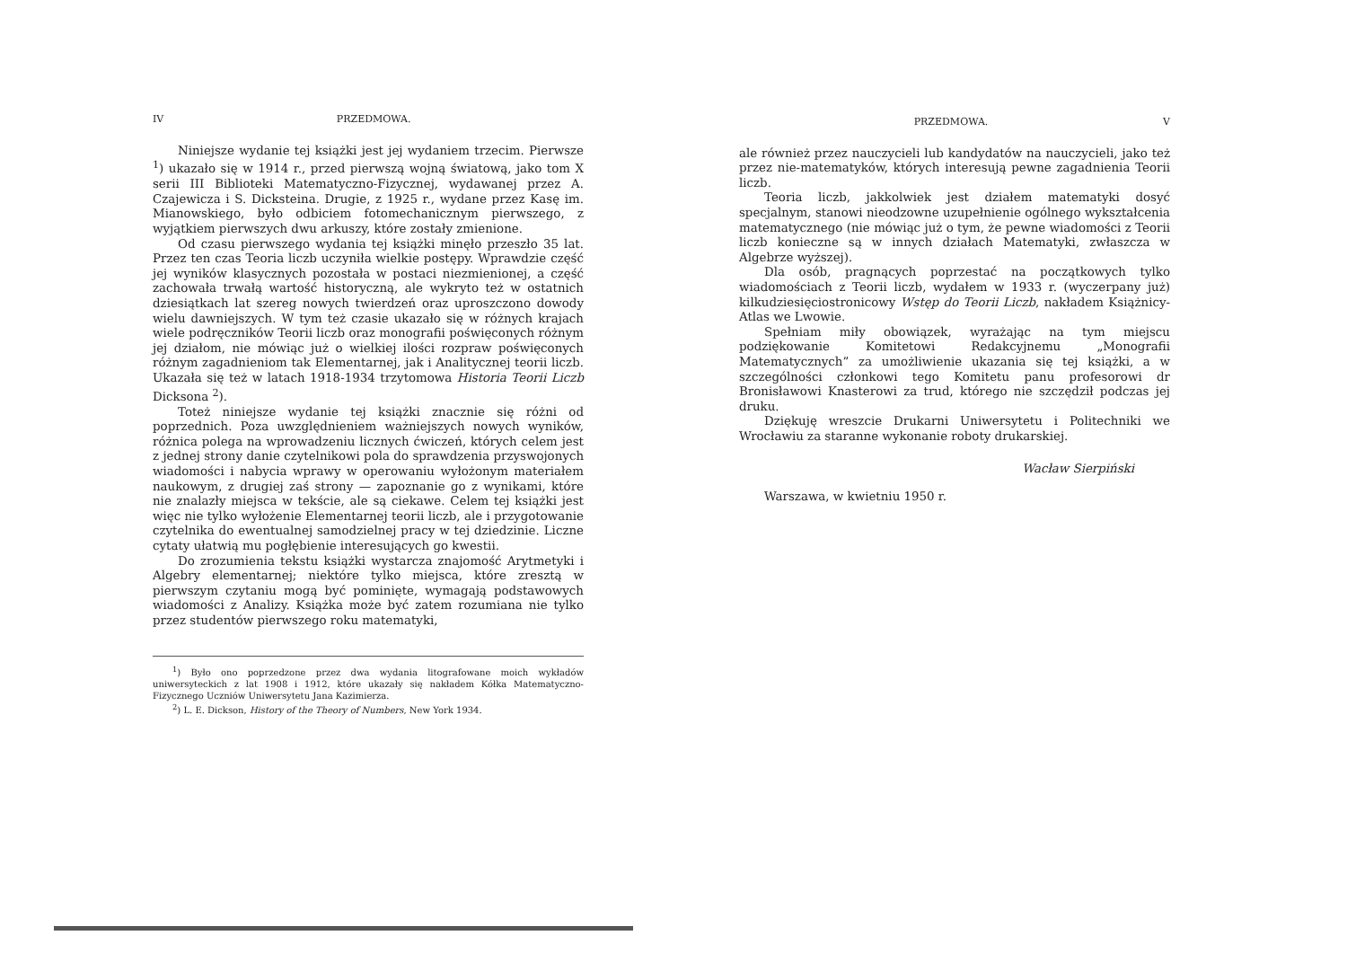IV PRZEDMOWA.
Niniejsze wydanie tej książki jest jej wydaniem trzecim. Pierwsze <sup>1</sup>) ukazało się w 1914 r., przed pierwszą wojną światową, jako tom X serii III Biblioteki Matematyczno-Fizycznej, wydawanej przez A. Czajewicza i S. Dicksteina. Drugie, z 1925 r., wydane przez Kasę im. Mianowskiego, było odbiciem fotomechanicznym pierwszego, z wyjątkiem pierwszych dwu arkuszy, które zostały zmienione.
Od czasu pierwszego wydania tej książki minęło przeszło 35 lat. Przez ten czas Teoria liczb uczyniła wielkie postępy. Wprawdzie część jej wyników klasycznych pozostała w postaci niezmienionej, a część zachowała trwałą wartość historyczną, ale wykryto też w ostatnich dziesiątkach lat szereg nowych twierdzeń oraz uproszczono dowody wielu dawniejszych. W tym też czasie ukazało się w różnych krajach wiele podręczników Teorii liczb oraz monografii poświęconych różnym jej działom, nie mówiąc już o wielkiej ilości rozpraw poświęconych różnym zagadnieniom tak Elementarnej, jak i Analitycznej teorii liczb. Ukazała się też w latach 1918-1934 trzytomowa Historia Teorii Liczb Dicksona <sup>2</sup>).
Toteż niniejsze wydanie tej książki znacznie się różni od poprzednich. Poza uwzględnieniem ważniejszych nowych wyników, różnica polega na wprowadzeniu licznych ćwiczeń, których celem jest z jednej strony danie czytelnikowi pola do sprawdzenia przyswojonych wiadomości i nabycia wprawy w operowaniu wyłożonym materiałem naukowym, z drugiej zaś strony — zapoznanie go z wynikami, które nie znalazły miejsca w tekście, ale są ciekawe. Celem tej książki jest więc nie tylko wyłożenie Elementarnej teorii liczb, ale i przygotowanie czytelnika do ewentualnej samodzielnej pracy w tej dziedzinie. Liczne cytaty ułatwią mu pogłębienie interesujących go kwestii.
Do zrozumienia tekstu książki wystarcza znajomość Arytmetyki i Algebry elementarnej; niektóre tylko miejsca, które zresztą w pierwszym czytaniu mogą być pominięte, wymagają podstawowych wiadomości z Analizy. Książka może być zatem rozumiana nie tylko przez studentów pierwszego roku matematyki,
<sup>1</sup>) Było ono poprzedzone przez dwa wydania litografowane moich wykładów uniwersyteckich z lat 1908 i 1912, które ukazały się nakładem Kółka Matematyczno-Fizycznego Uczniów Uniwersytetu Jana Kazimierza.
<sup>2</sup>) L. E. Dickson, History of the Theory of Numbers, New York 1934.
PRZEDMOWA. V
ale również przez nauczycieli lub kandydatów na nauczycieli, jako też przez nie-matematyków, których interesują pewne zagadnienia Teorii liczb.
Teoria liczb, jakkolwiek jest działem matematyki dosyć specjalnym, stanowi nieodzowne uzupełnienie ogólnego wykształcenia matematycznego (nie mówiąc już o tym, że pewne wiadomości z Teorii liczb konieczne są w innych działach Matematyki, zwłaszcza w Algebrze wyższej).
Dla osób, pragnących poprzestać na początkowych tylko wiadomościach z Teorii liczb, wydałem w 1933 r. (wyczerpany już) kilkudziesięciostronicowy Wstęp do Teorii Liczb, nakładem Książnicy-Atlas we Lwowie.
Spełniam miły obowiązek, wyrażając na tym miejscu podziękowanie Komitetowi Redakcyjnemu „Monografii Matematycznych” za umożliwienie ukazania się tej książki, a w szczególności członkowi tego Komitetu panu profesorowi dr Bronisławowi Knasterowi za trud, którego nie szczędził podczas jej druku.
Dziękuję wreszcie Drukarni Uniwersytetu i Politechniki we Wrocławiu za staranne wykonanie roboty drukarskiej.
Wacław Sierpiński
Warszawa, w kwietniu 1950 r.